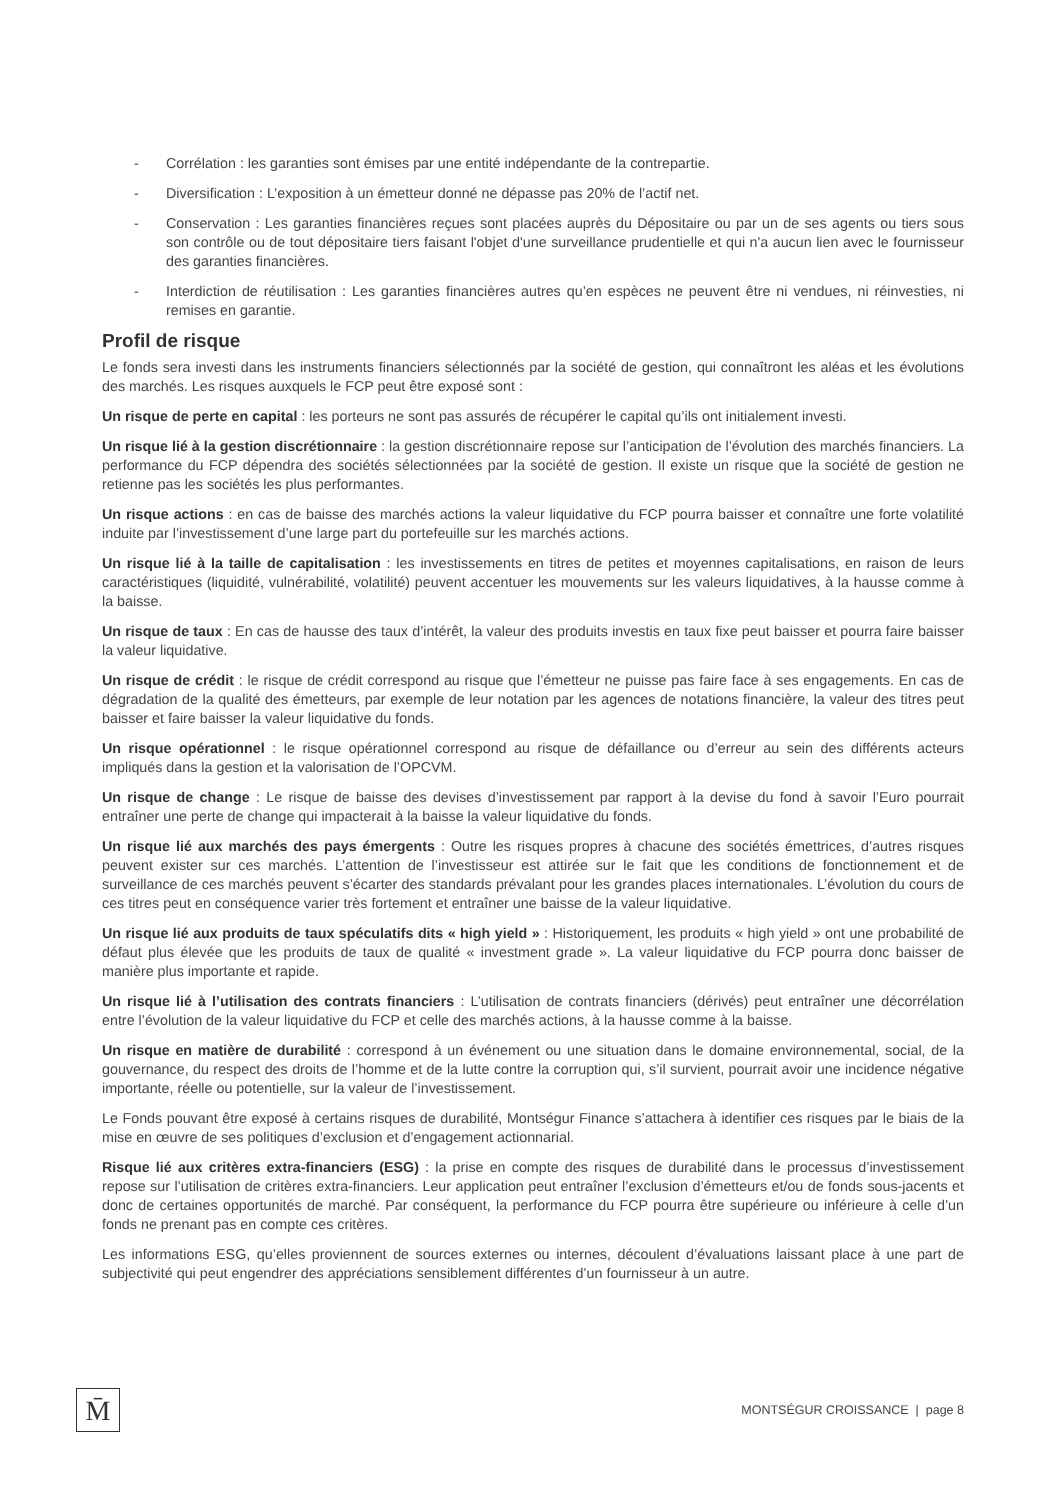- Corrélation : les garanties sont émises par une entité indépendante de la contrepartie.
- Diversification : L’exposition à un émetteur donné ne dépasse pas 20% de l’actif net.
- Conservation : Les garanties financières reçues sont placées auprès du Dépositaire ou par un de ses agents ou tiers sous son contrôle ou de tout dépositaire tiers faisant l'objet d'une surveillance prudentielle et qui n'a aucun lien avec le fournisseur des garanties financières.
- Interdiction de réutilisation : Les garanties financières autres qu’en espèces ne peuvent être ni vendues, ni réinvesties, ni remises en garantie.
Profil de risque
Le fonds sera investi dans les instruments financiers sélectionnés par la société de gestion, qui connaîtront les aléas et les évolutions des marchés. Les risques auxquels le FCP peut être exposé sont :
Un risque de perte en capital : les porteurs ne sont pas assurés de récupérer le capital qu’ils ont initialement investi.
Un risque lié à la gestion discrétionnaire : la gestion discrétionnaire repose sur l’anticipation de l’évolution des marchés financiers. La performance du FCP dépendra des sociétés sélectionnées par la société de gestion. Il existe un risque que la société de gestion ne retienne pas les sociétés les plus performantes.
Un risque actions : en cas de baisse des marchés actions la valeur liquidative du FCP pourra baisser et connaître une forte volatilité induite par l’investissement d’une large part du portefeuille sur les marchés actions.
Un risque lié à la taille de capitalisation : les investissements en titres de petites et moyennes capitalisations, en raison de leurs caractéristiques (liquidité, vulnérabilité, volatilité) peuvent accentuer les mouvements sur les valeurs liquidatives, à la hausse comme à la baisse.
Un risque de taux : En cas de hausse des taux d’intérêt, la valeur des produits investis en taux fixe peut baisser et pourra faire baisser la valeur liquidative.
Un risque de crédit : le risque de crédit correspond au risque que l’émetteur ne puisse pas faire face à ses engagements. En cas de dégradation de la qualité des émetteurs, par exemple de leur notation par les agences de notations financière, la valeur des titres peut baisser et faire baisser la valeur liquidative du fonds.
Un risque opérationnel : le risque opérationnel correspond au risque de défaillance ou d’erreur au sein des différents acteurs impliqués dans la gestion et la valorisation de l’OPCVM.
Un risque de change : Le risque de baisse des devises d’investissement par rapport à la devise du fond à savoir l’Euro pourrait entraîner une perte de change qui impacterait à la baisse la valeur liquidative du fonds.
Un risque lié aux marchés des pays émergents : Outre les risques propres à chacune des sociétés émettrices, d’autres risques peuvent exister sur ces marchés. L’attention de l’investisseur est attirée sur le fait que les conditions de fonctionnement et de surveillance de ces marchés peuvent s’écarter des standards prévalant pour les grandes places internationales. L’évolution du cours de ces titres peut en conséquence varier très fortement et entraîner une baisse de la valeur liquidative.
Un risque lié aux produits de taux spéculatifs dits « high yield » : Historiquement, les produits « high yield » ont une probabilité de défaut plus élevée que les produits de taux de qualité « investment grade ». La valeur liquidative du FCP pourra donc baisser de manière plus importante et rapide.
Un risque lié à l’utilisation des contrats financiers : L’utilisation de contrats financiers (dérivés) peut entraîner une décorrélation entre l’évolution de la valeur liquidative du FCP et celle des marchés actions, à la hausse comme à la baisse.
Un risque en matière de durabilité : correspond à un événement ou une situation dans le domaine environnemental, social, de la gouvernance, du respect des droits de l’homme et de la lutte contre la corruption qui, s’il survient, pourrait avoir une incidence négative importante, réelle ou potentielle, sur la valeur de l’investissement.
Le Fonds pouvant être exposé à certains risques de durabilité, Montségur Finance s’attachera à identifier ces risques par le biais de la mise en œuvre de ses politiques d’exclusion et d’engagement actionnarial.
Risque lié aux critères extra-financiers (ESG) : la prise en compte des risques de durabilité dans le processus d’investissement repose sur l’utilisation de critères extra-financiers. Leur application peut entraîner l’exclusion d’émetteurs et/ou de fonds sous-jacents et donc de certaines opportunités de marché. Par conséquent, la performance du FCP pourra être supérieure ou inférieure à celle d’un fonds ne prenant pas en compte ces critères.
Les informations ESG, qu’elles proviennent de sources externes ou internes, découlent d’évaluations laissant place à une part de subjectivité qui peut engendrer des appréciations sensiblement différentes d’un fournisseur à un autre.
M̄
MONTSÉGUR CROISSANCE | page 8